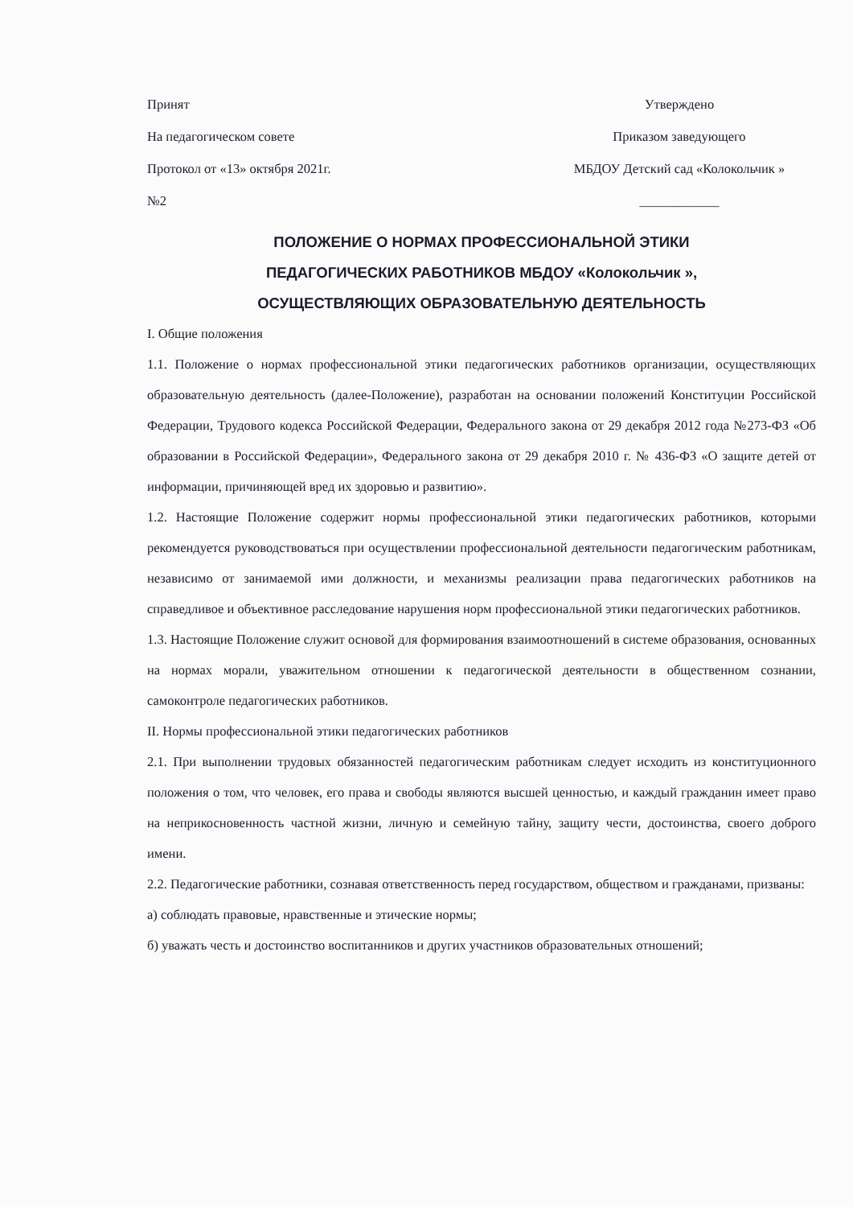Принят
На педагогическом совете
Протокол от «13» октября 2021г.
№2
Утверждено
Приказом заведующего
МБДОУ Детский сад «Колокольчик »
____________
ПОЛОЖЕНИЕ О НОРМАХ ПРОФЕССИОНАЛЬНОЙ ЭТИКИ
ПЕДАГОГИЧЕСКИХ РАБОТНИКОВ МБДОУ «Колокольчик »,
ОСУЩЕСТВЛЯЮЩИХ ОБРАЗОВАТЕЛЬНУЮ ДЕЯТЕЛЬНОСТЬ
I. Общие положения
1.1. Положение о нормах профессиональной этики педагогических работников организации, осуществляющих образовательную деятельность (далее-Положение), разработан на основании положений Конституции Российской Федерации, Трудового кодекса Российской Федерации, Федерального закона от 29 декабря 2012 года №273-ФЗ «Об образовании в Российской Федерации», Федерального закона от 29 декабря 2010 г. № 436-ФЗ «О защите детей от информации, причиняющей вред их здоровью и развитию».
1.2. Настоящие Положение содержит нормы профессиональной этики педагогических работников, которыми рекомендуется руководствоваться при осуществлении профессиональной деятельности педагогическим работникам, независимо от занимаемой ими должности, и механизмы реализации права педагогических работников на справедливое и объективное расследование нарушения норм профессиональной этики педагогических работников.
1.3. Настоящие Положение служит основой для формирования взаимоотношений в системе образования, основанных на нормах морали, уважительном отношении к педагогической деятельности в общественном сознании, самоконтроле педагогических работников.
II. Нормы профессиональной этики педагогических работников
2.1. При выполнении трудовых обязанностей педагогическим работникам следует исходить из конституционного положения о том, что человек, его права и свободы являются высшей ценностью, и каждый гражданин имеет право на неприкосновенность частной жизни, личную и семейную тайну, защиту чести, достоинства, своего доброго имени.
2.2. Педагогические работники, сознавая ответственность перед государством, обществом и гражданами, призваны:
а) соблюдать правовые, нравственные и этические нормы;
б) уважать честь и достоинство воспитанников и других участников образовательных отношений;